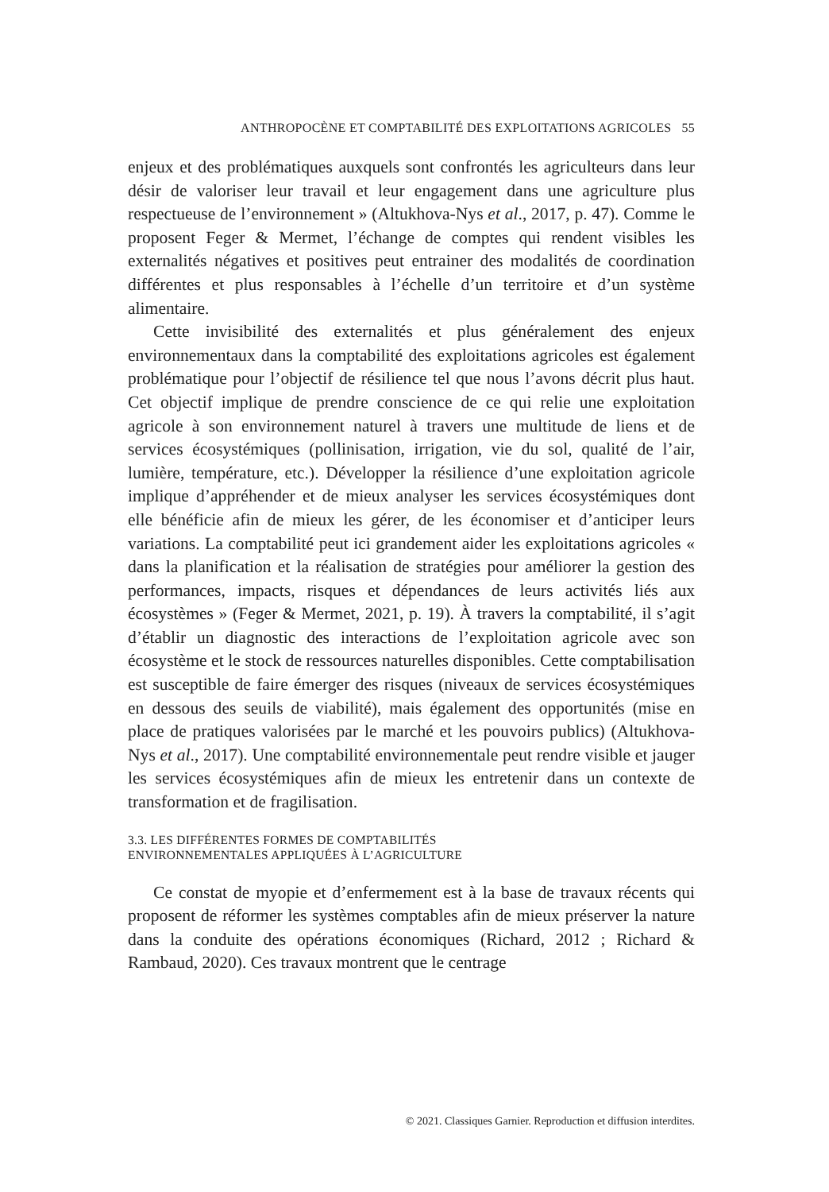ANTHROPOCÈNE ET COMPTABILITÉ DES EXPLOITATIONS AGRICOLES 55
enjeux et des problématiques auxquels sont confrontés les agriculteurs dans leur désir de valoriser leur travail et leur engagement dans une agriculture plus respectueuse de l’environnement » (Altukhova-Nys et al., 2017, p. 47). Comme le proposent Feger & Mermet, l’échange de comptes qui rendent visibles les externalités négatives et positives peut entrainer des modalités de coordination différentes et plus responsables à l’échelle d’un territoire et d’un système alimentaire.
Cette invisibilité des externalités et plus généralement des enjeux environnementaux dans la comptabilité des exploitations agricoles est également problématique pour l’objectif de résilience tel que nous l’avons décrit plus haut. Cet objectif implique de prendre conscience de ce qui relie une exploitation agricole à son environnement naturel à travers une multitude de liens et de services écosystémiques (pollinisation, irrigation, vie du sol, qualité de l’air, lumière, température, etc.). Développer la résilience d’une exploitation agricole implique d’appréhender et de mieux analyser les services écosystémiques dont elle bénéficie afin de mieux les gérer, de les économiser et d’anticiper leurs variations. La comptabilité peut ici grandement aider les exploitations agricoles « dans la planification et la réalisation de stratégies pour améliorer la gestion des performances, impacts, risques et dépendances de leurs activités liés aux écosystèmes » (Feger & Mermet, 2021, p. 19). À travers la comptabilité, il s’agit d’établir un diagnostic des interactions de l’exploitation agricole avec son écosystème et le stock de ressources naturelles disponibles. Cette comptabilisation est susceptible de faire émerger des risques (niveaux de services écosystémiques en dessous des seuils de viabilité), mais également des opportunités (mise en place de pratiques valorisées par le marché et les pouvoirs publics) (Altukhova-Nys et al., 2017). Une comptabilité environnementale peut rendre visible et jauger les services écosystémiques afin de mieux les entretenir dans un contexte de transformation et de fragilisation.
3.3. LES DIFFÉRENTES FORMES DE COMPTABILITÉS
ENVIRONNEMENTALES APPLIQUÉES À L’AGRICULTURE
Ce constat de myopie et d’enfermement est à la base de travaux récents qui proposent de réformer les systèmes comptables afin de mieux préserver la nature dans la conduite des opérations économiques (Richard, 2012 ; Richard & Rambaud, 2020). Ces travaux montrent que le centrage
© 2021. Classiques Garnier. Reproduction et diffusion interdites.